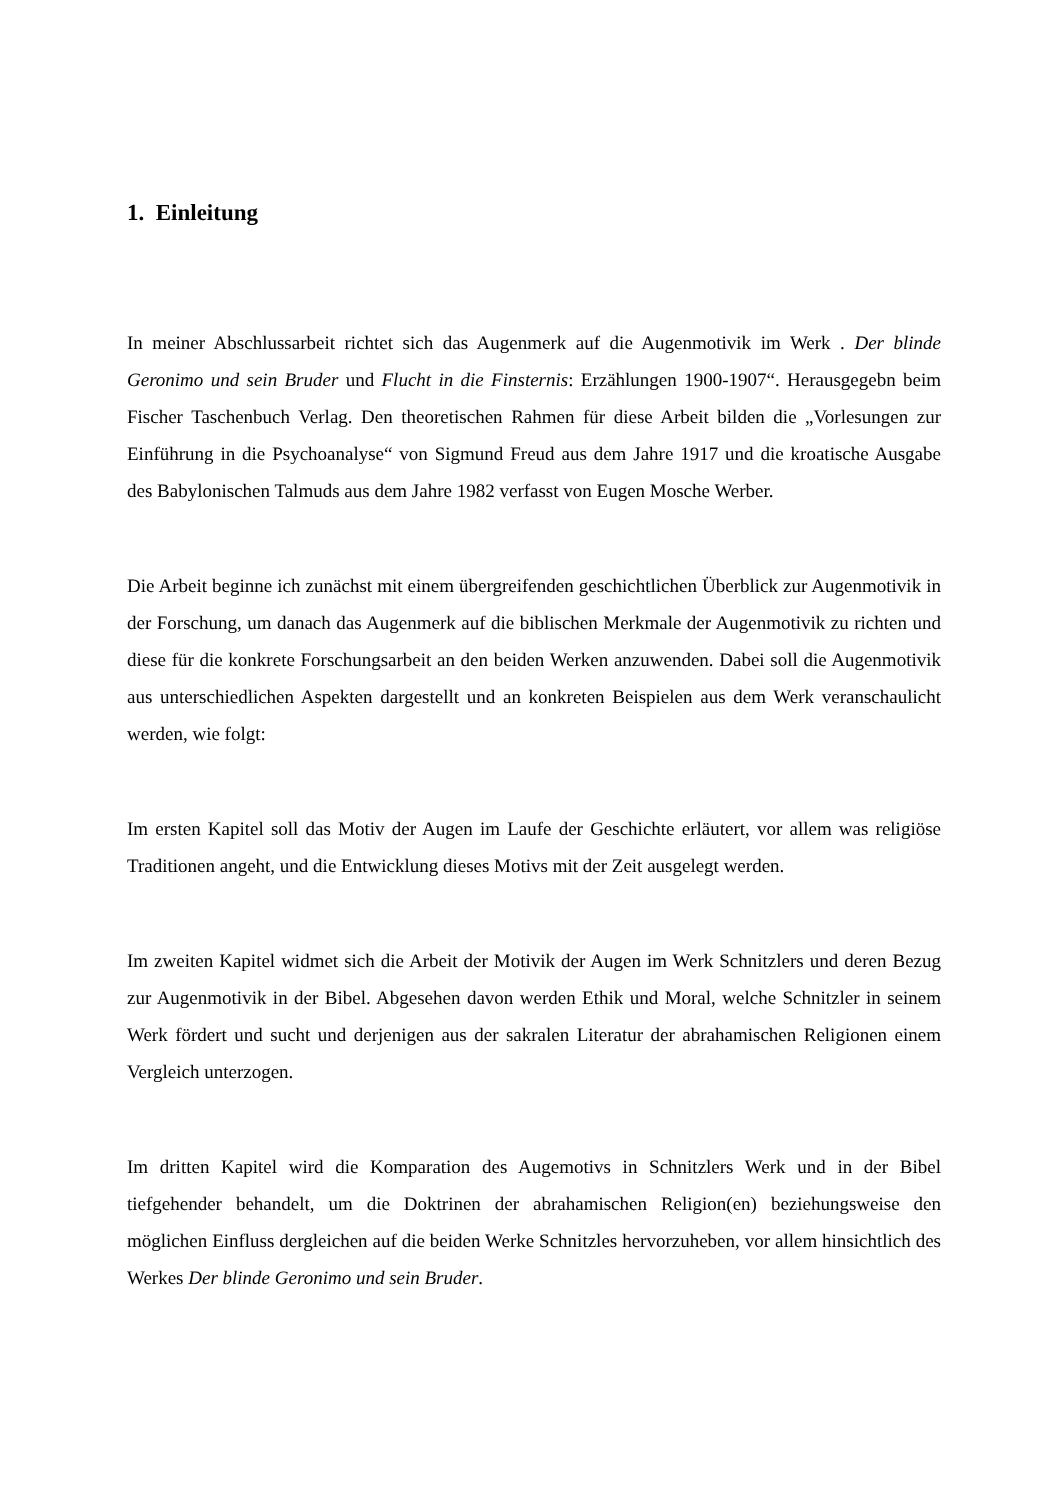1. Einleitung
In meiner Abschlussarbeit richtet sich das Augenmerk auf die Augenmotivik im Werk . Der blinde Geronimo und sein Bruder und Flucht in die Finsternis: Erzählungen 1900-1907“. Herausgegebn beim Fischer Taschenbuch Verlag. Den theoretischen Rahmen für diese Arbeit bilden die „Vorlesungen zur Einführung in die Psychoanalyse“ von Sigmund Freud aus dem Jahre 1917 und die kroatische Ausgabe des Babylonischen Talmuds aus dem Jahre 1982 verfasst von Eugen Mosche Werber.
Die Arbeit beginne ich zunächst mit einem übergreifenden geschichtlichen Überblick zur Augenmotivik in der Forschung, um danach das Augenmerk auf die biblischen Merkmale der Augenmotivik zu richten und diese für die konkrete Forschungsarbeit an den beiden Werken anzuwenden. Dabei soll die Augenmotivik aus unterschiedlichen Aspekten dargestellt und an konkreten Beispielen aus dem Werk veranschaulicht werden, wie folgt:
Im ersten Kapitel soll das Motiv der Augen im Laufe der Geschichte erläutert, vor allem was religiöse Traditionen angeht, und die Entwicklung dieses Motivs mit der Zeit ausgelegt werden.
Im zweiten Kapitel widmet sich die Arbeit der Motivik der Augen im Werk Schnitzlers und deren Bezug zur Augenmotivik in der Bibel. Abgesehen davon werden Ethik und Moral, welche Schnitzler in seinem Werk fördert und sucht und derjenigen aus der sakralen Literatur der abrahamischen Religionen einem Vergleich unterzogen.
Im dritten Kapitel wird die Komparation des Augemotivs in Schnitzlers Werk und in der Bibel tiefgehender behandelt, um die Doktrinen der abrahamischen Religion(en) beziehungsweise den möglichen Einfluss dergleichen auf die beiden Werke Schnitzles hervorzuheben, vor allem hinsichtlich des Werkes Der blinde Geronimo und sein Bruder.